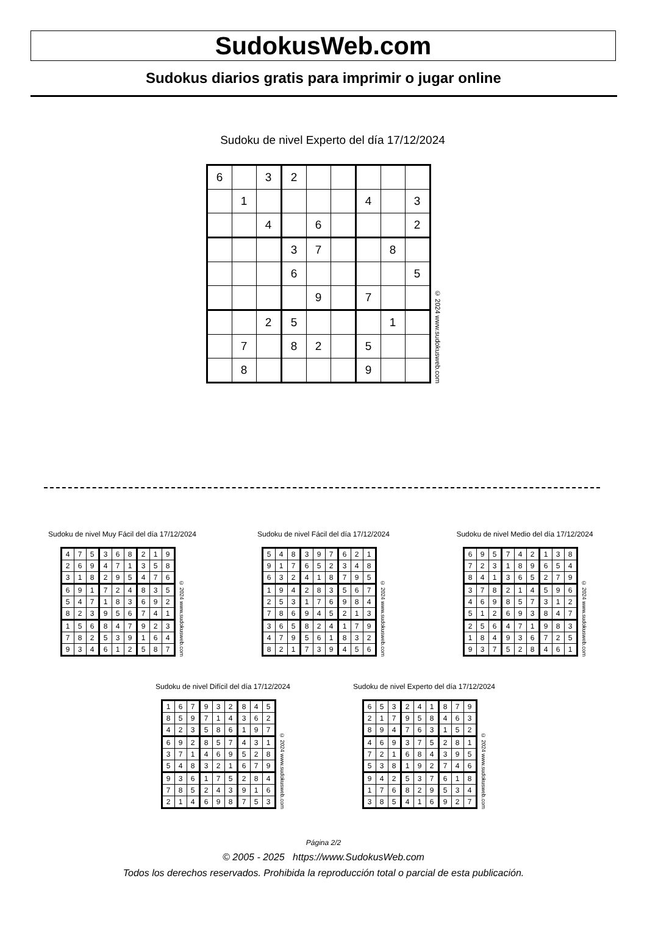SudokusWeb.com
Sudokus diarios gratis para imprimir o jugar online
Sudoku de nivel Experto del día 17/12/2024
| 6 | | 3 | 2 | | | | | |
| | 1 | | | | | 4 | | 3 |
| | | 4 | | 6 | | | | 2 |
| | | | 3 | 7 | | | 8 | |
| | | | 6 | | | | | 5 |
| | | | | 9 | | 7 | | |
| | | 2 | 5 | | | | 1 | |
| | 7 | | 8 | 2 | | 5 | | |
| | 8 | | | | | 9 | | |
© 2024 www.sudokusweb.com
Sudoku de nivel Muy Fácil del día 17/12/2024
| 4 | 7 | 5 | 3 | 6 | 8 | 2 | 1 | 9 |
| 2 | 6 | 9 | 4 | 7 | 1 | 3 | 5 | 8 |
| 3 | 1 | 8 | 2 | 9 | 5 | 4 | 7 | 6 |
| 6 | 9 | 1 | 7 | 2 | 4 | 8 | 3 | 5 |
| 5 | 4 | 7 | 1 | 8 | 3 | 6 | 9 | 2 |
| 8 | 2 | 3 | 9 | 5 | 6 | 7 | 4 | 1 |
| 1 | 5 | 6 | 8 | 4 | 7 | 9 | 2 | 3 |
| 7 | 8 | 2 | 5 | 3 | 9 | 1 | 6 | 4 |
| 9 | 3 | 4 | 6 | 1 | 2 | 5 | 8 | 7 |
© 2024 www.sudokusweb.com
Sudoku de nivel Fácil del día 17/12/2024
| 5 | 4 | 8 | 3 | 9 | 7 | 6 | 2 | 1 |
| 9 | 1 | 7 | 6 | 5 | 2 | 3 | 4 | 8 |
| 6 | 3 | 2 | 4 | 1 | 8 | 7 | 9 | 5 |
| 1 | 9 | 4 | 2 | 8 | 3 | 5 | 6 | 7 |
| 2 | 5 | 3 | 1 | 7 | 6 | 9 | 8 | 4 |
| 7 | 8 | 6 | 9 | 4 | 5 | 2 | 1 | 3 |
| 3 | 6 | 5 | 8 | 2 | 4 | 1 | 7 | 9 |
| 4 | 7 | 9 | 5 | 6 | 1 | 8 | 3 | 2 |
| 8 | 2 | 1 | 7 | 3 | 9 | 4 | 5 | 6 |
© 2024 www.sudokusweb.com
Sudoku de nivel Medio del día 17/12/2024
| 6 | 9 | 5 | 7 | 4 | 2 | 1 | 3 | 8 |
| 7 | 2 | 3 | 1 | 8 | 9 | 6 | 5 | 4 |
| 8 | 4 | 1 | 3 | 6 | 5 | 2 | 7 | 9 |
| 3 | 7 | 8 | 2 | 1 | 4 | 5 | 9 | 6 |
| 4 | 6 | 9 | 8 | 5 | 7 | 3 | 1 | 2 |
| 5 | 1 | 2 | 6 | 9 | 3 | 8 | 4 | 7 |
| 2 | 5 | 6 | 4 | 7 | 1 | 9 | 8 | 3 |
| 1 | 8 | 4 | 9 | 3 | 6 | 7 | 2 | 5 |
| 9 | 3 | 7 | 5 | 2 | 8 | 4 | 6 | 1 |
© 2024 www.sudokusweb.com
Sudoku de nivel Difícil del día 17/12/2024
| 1 | 6 | 7 | 9 | 3 | 2 | 8 | 4 | 5 |
| 8 | 5 | 9 | 7 | 1 | 4 | 3 | 6 | 2 |
| 4 | 2 | 3 | 5 | 8 | 6 | 1 | 9 | 7 |
| 6 | 9 | 2 | 8 | 5 | 7 | 4 | 3 | 1 |
| 3 | 7 | 1 | 4 | 6 | 9 | 5 | 2 | 8 |
| 5 | 4 | 8 | 3 | 2 | 1 | 6 | 7 | 9 |
| 9 | 3 | 6 | 1 | 7 | 5 | 2 | 8 | 4 |
| 7 | 8 | 5 | 2 | 4 | 3 | 9 | 1 | 6 |
| 2 | 1 | 4 | 6 | 9 | 8 | 7 | 5 | 3 |
© 2024 www.sudokusweb.com
Sudoku de nivel Experto del día 17/12/2024
| 6 | 5 | 3 | 2 | 4 | 1 | 8 | 7 | 9 |
| 2 | 1 | 7 | 9 | 5 | 8 | 4 | 6 | 3 |
| 8 | 9 | 4 | 7 | 6 | 3 | 1 | 5 | 2 |
| 4 | 6 | 9 | 3 | 7 | 5 | 2 | 8 | 1 |
| 7 | 2 | 1 | 6 | 8 | 4 | 3 | 9 | 5 |
| 5 | 3 | 8 | 1 | 9 | 2 | 7 | 4 | 6 |
| 9 | 4 | 2 | 5 | 3 | 7 | 6 | 1 | 8 |
| 1 | 7 | 6 | 8 | 2 | 9 | 5 | 3 | 4 |
| 3 | 8 | 5 | 4 | 1 | 6 | 9 | 2 | 7 |
© 2024 www.sudokusweb.com
Página 2/2
© 2005 - 2025 https://www.SudokusWeb.com
Todos los derechos reservados. Prohibida la reproducción total o parcial de esta publicación.